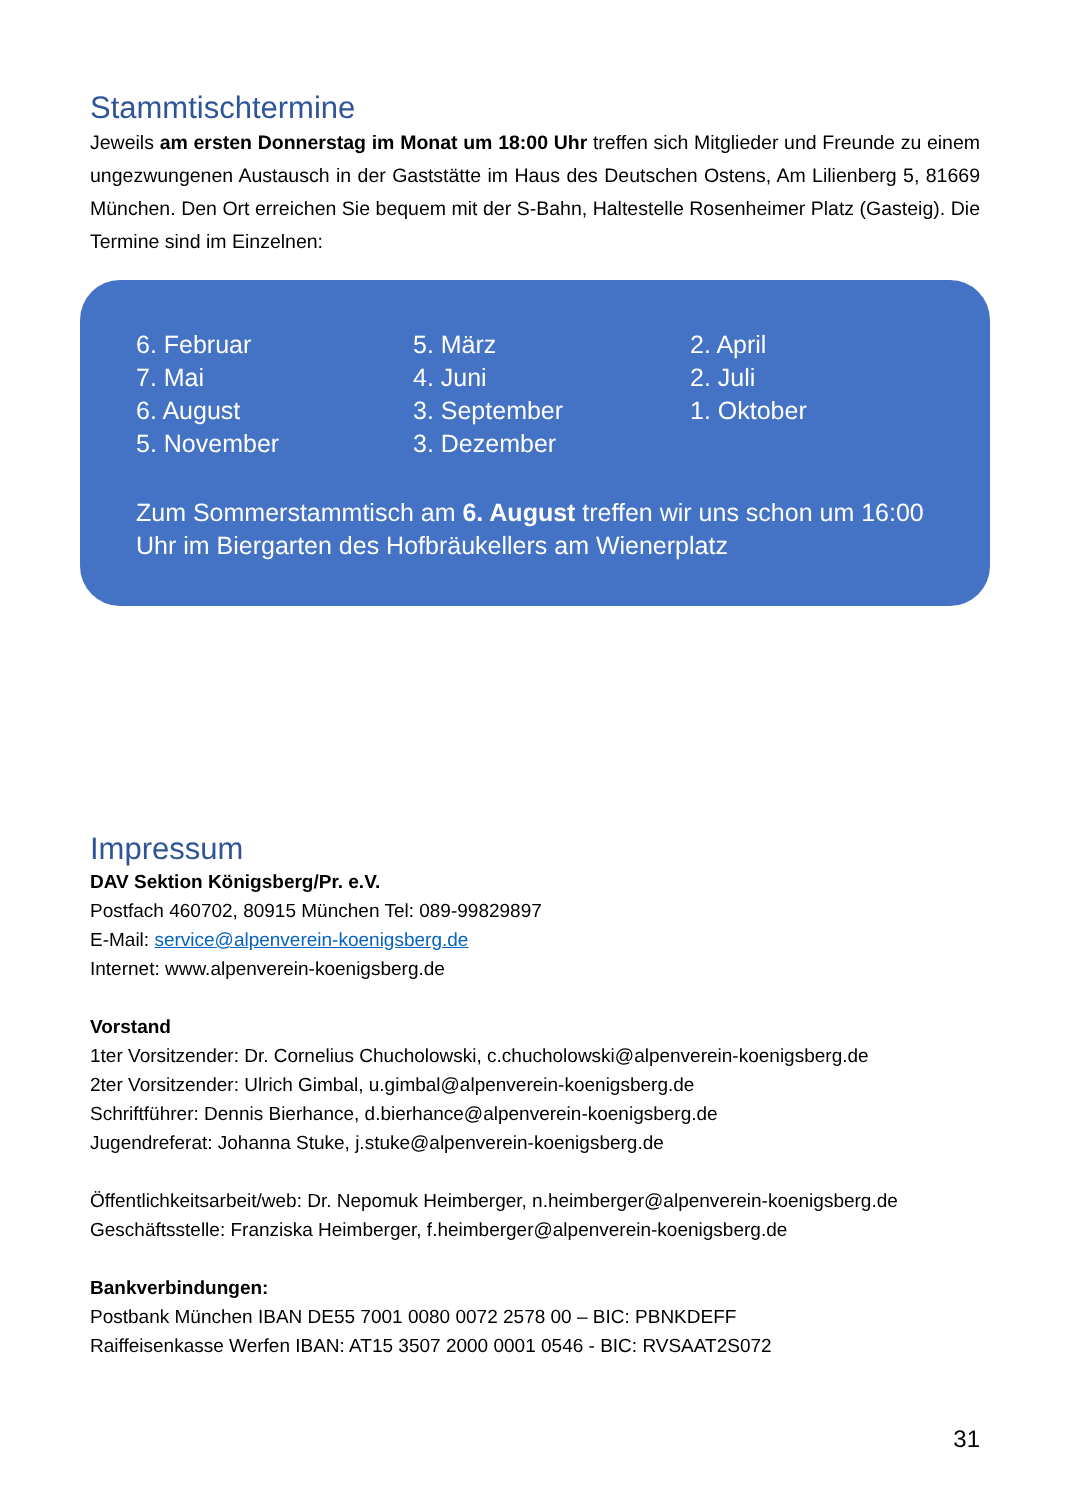Stammtischtermine
Jeweils am ersten Donnerstag im Monat um 18:00 Uhr treffen sich Mitglieder und Freunde zu einem ungezwungenen Austausch in der Gaststätte im Haus des Deutschen Ostens, Am Lilienberg 5, 81669 München. Den Ort erreichen Sie bequem mit der S-Bahn, Haltestelle Rosenheimer Platz (Gasteig). Die Termine sind im Einzelnen:
6. Februar
5. März
2. April
7. Mai
4. Juni
2. Juli
6. August
3. September
1. Oktober
5. November
3. Dezember
Zum Sommerstammtisch am 6. August treffen wir uns schon um 16:00 Uhr im Biergarten des Hofbräukellers am Wienerplatz
Impressum
DAV Sektion Königsberg/Pr. e.V.
Postfach 460702, 80915 München Tel: 089-99829897
E-Mail: service@alpenverein-koenigsberg.de
Internet: www.alpenverein-koenigsberg.de
Vorstand
1ter Vorsitzender: Dr. Cornelius Chucholowski, c.chucholowski@alpenverein-koenigsberg.de
2ter Vorsitzender: Ulrich Gimbal, u.gimbal@alpenverein-koenigsberg.de
Schriftführer: Dennis Bierhance, d.bierhance@alpenverein-koenigsberg.de
Jugendreferat: Johanna Stuke, j.stuke@alpenverein-koenigsberg.de
Öffentlichkeitsarbeit/web: Dr. Nepomuk Heimberger, n.heimberger@alpenverein-koenigsberg.de
Geschäftsstelle: Franziska Heimberger, f.heimberger@alpenverein-koenigsberg.de
Bankverbindungen:
Postbank München IBAN DE55 7001 0080 0072 2578 00 – BIC: PBNKDEFF
Raiffeisenkasse Werfen IBAN: AT15 3507 2000 0001 0546 - BIC: RVSAAT2S072
31